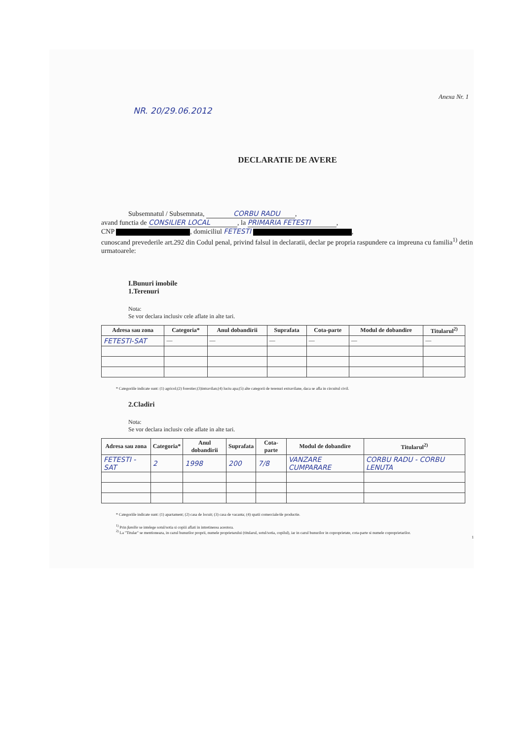Anexa Nr. 1
NR. 20/29.06.2012
DECLARATIE DE AVERE
Subsemnatul / Subsemnata, CORBU RADU,
avand functia de CONSILIER LOCAL, la PRIMARIA FETESTI,
CNP , domiciliul FETESTI ,
cunoscand prevederile art.292 din Codul penal, privind falsul in declaratii, declar pe propria raspundere ca impreuna cu familia<sup>1)</sup> detin urmatoarele:
I.Bunuri imobile
1.Terenuri
Nota:
Se vor declara inclusiv cele aflate in alte tari.
| Adresa sau zona | Categoria* | Anul dobandirii | Suprafata | Cota-parte | Modul de dobandire | Titularul<sup>2)</sup> |
| --- | --- | --- | --- | --- | --- | --- |
| FETESTI-SAT | — | — | — | — | — | — |
* Categoriile indicate sunt: (1) agricol;(2) forestier;(3)intravilan;(4) luciu apa;(5) alte categorii de terenuri extravilane, daca se afla in circuitul civil.
2.Cladiri
Nota:
Se vor declara inclusiv cele aflate in alte tari.
| Adresa sau zona | Categoria* | Anul dobandirii | Suprafata | Cota-parte | Modul de dobandire | Titularul<sup>2)</sup> |
| --- | --- | --- | --- | --- | --- | --- |
| FETESTI - SAT | 2 | 1998 | 200 | 7/8 | VANZARE CUMPARARE | CORBU RADU - CORBU LENUTA |
* Categoriile indicate sunt: (1) apartament; (2) casa de locuit; (3) casa de vacanta; (4) spatii comerciale/de productie.
<sup>1)</sup> Prin familie se intelege sotul/sotia si copiii aflati in intretinerea acestora.
<sup>2)</sup> La "Titular" se mentioneaza, in cazul bunurilor proprii, numele proprietarului (titularul, sotul/sotia, copilul), iar in cazul bunurilor in coproprietate, cota-parte si numele coproprietarilor.
1